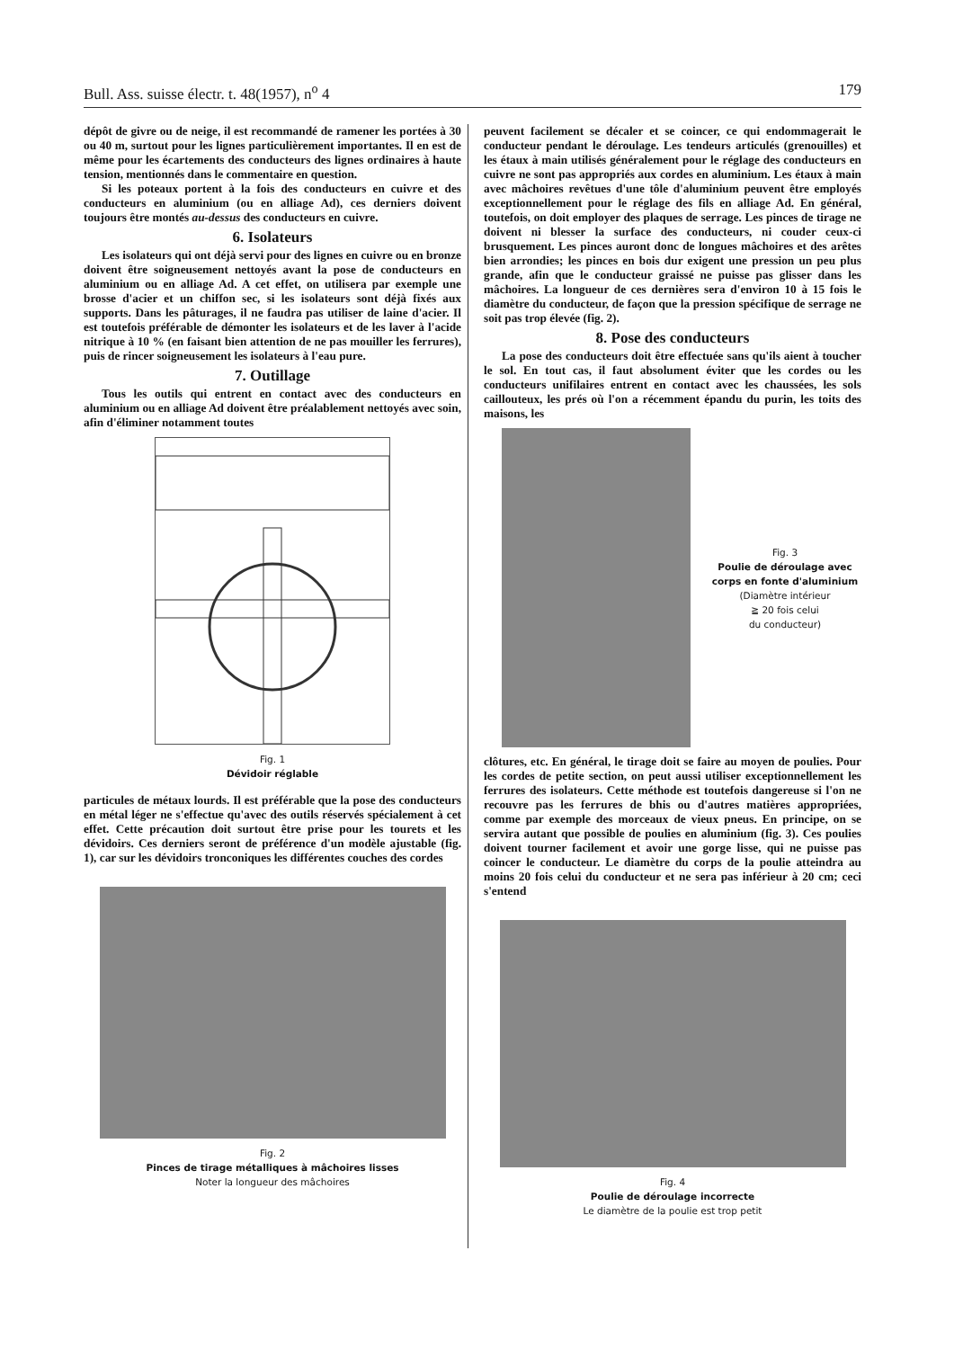Bull. Ass. suisse électr. t. 48(1957), n<sup>o</sup> 4 179
dépôt de givre ou de neige, il est recommandé de ramener les portées à 30 ou 40 m, surtout pour les lignes particulièrement importantes. Il en est de même pour les écartements des conducteurs des lignes ordinaires à haute tension, mentionnés dans le commentaire en question.
Si les poteaux portent à la fois des conducteurs en cuivre et des conducteurs en aluminium (ou en alliage Ad), ces derniers doivent toujours être montés au-dessus des conducteurs en cuivre.
6. Isolateurs
Les isolateurs qui ont déjà servi pour des lignes en cuivre ou en bronze doivent être soigneusement nettoyés avant la pose de conducteurs en aluminium ou en alliage Ad. A cet effet, on utilisera par exemple une brosse d'acier et un chiffon sec, si les isolateurs sont déjà fixés aux supports. Dans les pâturages, il ne faudra pas utiliser de laine d'acier. Il est toutefois préférable de démonter les isolateurs et de les laver à l'acide nitrique à 10 % (en faisant bien attention de ne pas mouiller les ferrures), puis de rincer soigneusement les isolateurs à l'eau pure.
7. Outillage
Tous les outils qui entrent en contact avec des conducteurs en aluminium ou en alliage Ad doivent être préalablement nettoyés avec soin, afin d'éliminer notamment toutes
Fig. 1
Dévidoir réglable
particules de métaux lourds. Il est préférable que la pose des conducteurs en métal léger ne s'effectue qu'avec des outils réservés spécialement à cet effet. Cette précaution doit surtout être prise pour les tourets et les dévidoirs. Ces derniers seront de préférence d'un modèle ajustable (fig. 1), car sur les dévidoirs tronconiques les différentes couches des cordes
Fig. 2
Pinces de tirage métalliques à mâchoires lisses
Noter la longueur des mâchoires
peuvent facilement se décaler et se coincer, ce qui endommagerait le conducteur pendant le déroulage. Les tendeurs articulés (grenouilles) et les étaux à main utilisés généralement pour le réglage des conducteurs en cuivre ne sont pas appropriés aux cordes en aluminium. Les étaux à main avec mâchoires revêtues d'une tôle d'aluminium peuvent être employés exceptionnellement pour le réglage des fils en alliage Ad. En général, toutefois, on doit employer des plaques de serrage. Les pinces de tirage ne doivent ni blesser la surface des conducteurs, ni couder ceux-ci brusquement. Les pinces auront donc de longues mâchoires et des arêtes bien arrondies; les pinces en bois dur exigent une pression un peu plus grande, afin que le conducteur graissé ne puisse pas glisser dans les mâchoires. La longueur de ces dernières sera d'environ 10 à 15 fois le diamètre du conducteur, de façon que la pression spécifique de serrage ne soit pas trop élevée (fig. 2).
8. Pose des conducteurs
La pose des conducteurs doit être effectuée sans qu'ils aient à toucher le sol. En tout cas, il faut absolument éviter que les cordes ou les conducteurs unifilaires entrent en contact avec les chaussées, les sols caillouteux, les prés où l'on a récemment épandu du purin, les toits des maisons, les
Fig. 3
Poulie de déroulage avec corps en fonte d'aluminium
(Diamètre intérieur
≧ 20 fois celui
du conducteur)
clôtures, etc. En général, le tirage doit se faire au moyen de poulies. Pour les cordes de petite section, on peut aussi utiliser exceptionnellement les ferrures des isolateurs. Cette méthode est toutefois dangereuse si l'on ne recouvre pas les ferrures de bhis ou d'autres matières appropriées, comme par exemple des morceaux de vieux pneus. En principe, on se servira autant que possible de poulies en aluminium (fig. 3). Ces poulies doivent tourner facilement et avoir une gorge lisse, qui ne puisse pas coincer le conducteur. Le diamètre du corps de la poulie atteindra au moins 20 fois celui du conducteur et ne sera pas inférieur à 20 cm; ceci s'entend
Fig. 4
Poulie de déroulage incorrecte
Le diamètre de la poulie est trop petit